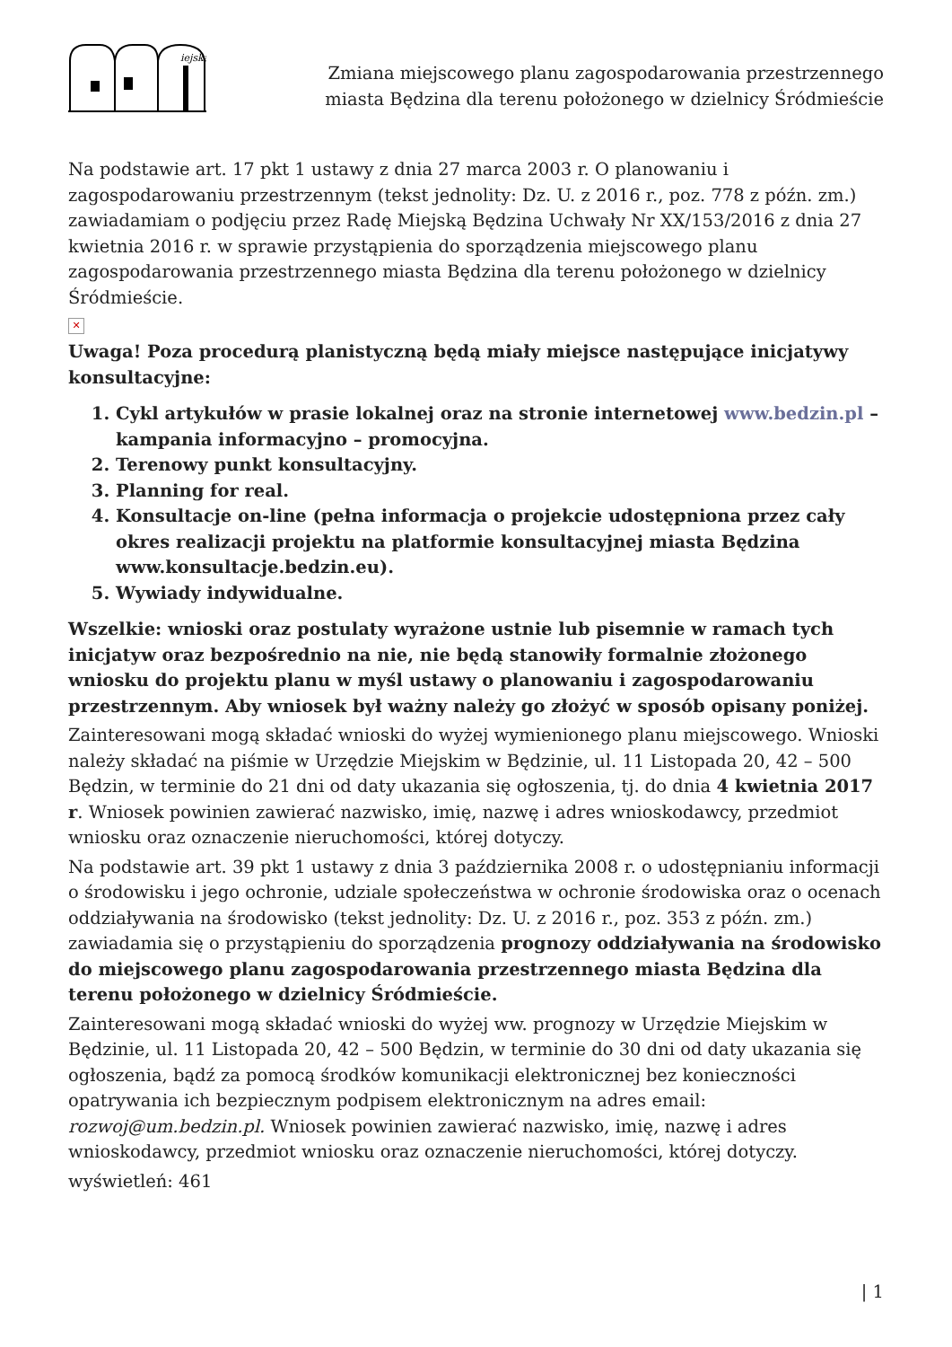iejska
Zmiana miejscowego planu zagospodarowania przestrzennego
miasta Będzina dla terenu położonego w dzielnicy Śródmieście
Na podstawie art. 17 pkt 1 ustawy z dnia 27 marca 2003 r. O planowaniu i zagospodarowaniu przestrzennym (tekst jednolity: Dz. U. z 2016 r., poz. 778 z późn. zm.) zawiadamiam o podjęciu przez Radę Miejską Będzina Uchwały Nr XX/153/2016 z dnia 27 kwietnia 2016 r. w sprawie przystąpienia do sporządzenia miejscowego planu zagospodarowania przestrzennego miasta Będzina dla terenu położonego w dzielnicy Śródmieście.
✕
Uwaga! Poza procedurą planistyczną będą miały miejsce następujące inicjatywy konsultacyjne:
1. Cykl artykułów w prasie lokalnej oraz na stronie internetowej www.bedzin.pl – kampania informacyjno – promocyjna.
2. Terenowy punkt konsultacyjny.
3. Planning for real.
4. Konsultacje on-line (pełna informacja o projekcie udostępniona przez cały okres realizacji projektu na platformie konsultacyjnej miasta Będzina www.konsultacje.bedzin.eu).
5. Wywiady indywidualne.
Wszelkie: wnioski oraz postulaty wyrażone ustnie lub pisemnie w ramach tych inicjatyw oraz bezpośrednio na nie, nie będą stanowiły formalnie złożonego wniosku do projektu planu w myśl ustawy o planowaniu i zagospodarowaniu przestrzennym. Aby wniosek był ważny należy go złożyć w sposób opisany poniżej.
Zainteresowani mogą składać wnioski do wyżej wymienionego planu miejscowego. Wnioski należy składać na piśmie w Urzędzie Miejskim w Będzinie, ul. 11 Listopada 20, 42 – 500 Będzin, w terminie do 21 dni od daty ukazania się ogłoszenia, tj. do dnia 4 kwietnia 2017 r. Wniosek powinien zawierać nazwisko, imię, nazwę i adres wnioskodawcy, przedmiot wniosku oraz oznaczenie nieruchomości, której dotyczy.
Na podstawie art. 39 pkt 1 ustawy z dnia 3 października 2008 r. o udostępnianiu informacji o środowisku i jego ochronie, udziale społeczeństwa w ochronie środowiska oraz o ocenach oddziaływania na środowisko (tekst jednolity: Dz. U. z 2016 r., poz. 353 z późn. zm.) zawiadamia się o przystąpieniu do sporządzenia prognozy oddziaływania na środowisko do miejscowego planu zagospodarowania przestrzennego miasta Będzina dla terenu położonego w dzielnicy Śródmieście.
Zainteresowani mogą składać wnioski do wyżej ww. prognozy w Urzędzie Miejskim w Będzinie, ul. 11 Listopada 20, 42 – 500 Będzin, w terminie do 30 dni od daty ukazania się ogłoszenia, bądź za pomocą środków komunikacji elektronicznej bez konieczności opatrywania ich bezpiecznym podpisem elektronicznym na adres email: rozwoj@um.bedzin.pl. Wniosek powinien zawierać nazwisko, imię, nazwę i adres wnioskodawcy, przedmiot wniosku oraz oznaczenie nieruchomości, której dotyczy.
wyświetleń: 461
| 1